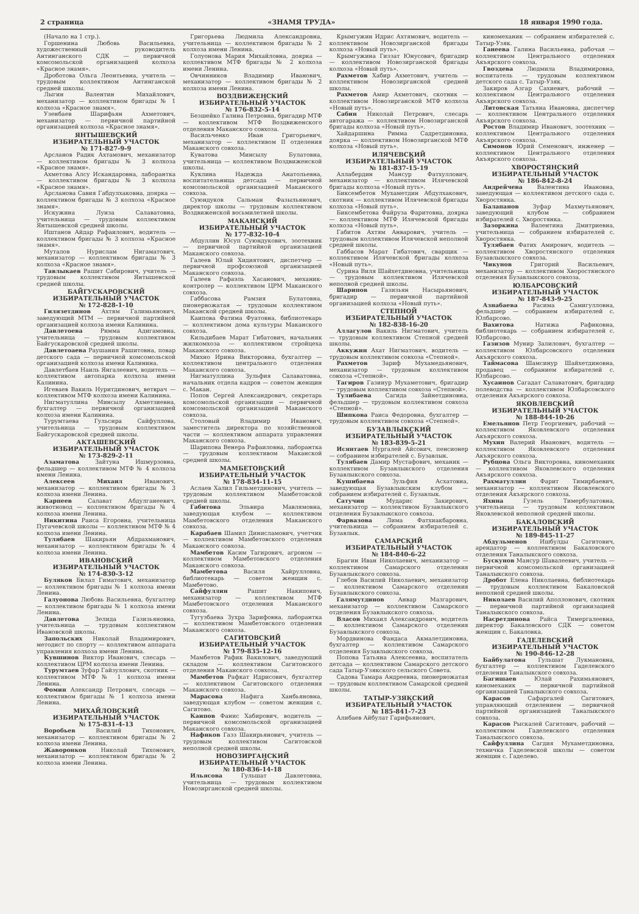2 страница «ЗНАМЯ ТРУДА» 18 января 1990 года.
(Начало на 1 стр.).
Горшенина Любовь Васильевна, художественный руководитель Антинганского СДК — первичной комсомольской организацией колхоза «Красное знамя».
Дроботова Ольга Леонтьевна, учитель — трудовым коллективом Антинганской средней школы.
Лыгин Валентин Михайлович, механизатор — коллективом бригады № 1 колхоза «Красное знамя».
Узенбаев Шарифьян Ахметович, механизатор — первичной партийной организацией колхоза «Красное знамя».
ЯНТЫШЕВСКИЙ
ИЗБИРАТЕЛЬНЫЙ УЧАСТОК
№ 171-827-9-9
Арсланов Радик Ахтамович, механизатор — коллективом бригады № 3 колхоза «Красное знамя».
Ахметова Алсу Искандаровна, лаборантка — коллективом бригады № 3 колхоза «Красное знамя».
Арсланова Савия Габдулхаковна, доярка — коллективом бригады № 3 колхоза «Красное знамя».
Искужина Луиза Салаватовна, учительница — трудовым коллективом Янтышевской средней школы.
Иштанов Айдар Рафаилович, водитель — коллективом бригады № 3 колхоза «Красное знамя».
Муталов Нурислам Нигаматович, механизатор — коллективом бригады № 3 колхоза «Красное знамя».
Тавлыкаев Рашит Сабирович, учитель — трудовым коллективом Янтышевской средней школы.
БАЙГУСКАРОВСКИЙ
ИЗБИРАТЕЛЬНЫЙ УЧАСТОК
№ 172-828-1-10
Гилязетдинов Ахтям Галимьянович, заведующий МТМ — первичной партийной организацией колхоза имени Калинина.
Давлетоева Римма Адигамовна, учительница — трудовым коллективом Байгускаровской средней школы.
Давлетоаева Раушания Рашитовна, повар детского сада — первичной комсомольской организацией колхоза имени Калинина.
Давлетбаев Наиль Янгалеевич, водитель — коллективом автопарка колхоза имени Калинина.
Игеваев Вакиль Нуритдинович, ветврач — коллективом МТФ колхоза имени Калинина.
Нигматуллина Минсылу Ахметзиевна, бухгалтер — первичной организацией колхоза имени Калинина.
Турумтаева Гульсира Сайфуллова, учительница — трудовым коллективом Байгускаровской средней школы.
АКТАШЕВСКИЙ
ИЗБИРАТЕЛЬНЫЙ УЧАСТОК
№ 173-829-2-11
Азаматова Зайтуна Ишмурзовна, фельдшер — коллективом МТФ № 4 колхоза имени Ленина.
Алексеев Михаил Иванович, механизатор — коллективом бригады № 3 колхоза имени Ленина.
Карпеев Салават Абдулганеевич, животновод — коллективом бригады № 4 колхоза имени Ленина.
Никитина Раиса Егоровна, учительница Пугачевской школы — коллективом МТФ № 4 колхоза имени Ленина.
Тулябаев Шакирьян Абдрахманович, механизатор — коллективом бригады № 4 колхоза имени Ленина.
ИВАНОВСКИЙ
ИЗБИРАТЕЛЬНЫЙ УЧАСТОК
№ 174-830-3-12
Буляков Билал Гиматович, механизатор — коллективом бригады № 1 колхоза имени Ленина.
Галуонова Любовь Васильевна, бухгалтер — коллективом бригады № 1 колхоза имени Ленина.
Давлетова Зелида Газизьяновна, учительница — трудовым коллективом Ивановской школы.
Запольских Николай Владимирович, методист по спорту — коллективом аппарата управления колхоза имени Ленина.
Кувшинов Виктор Иванович, слесарь — коллективом ЦРМ колхоза имени Ленина.
Турумтаев Зуфар Гайзуллович, скотник — коллективом МТФ № 1 колхоза имени Ленина.
Фомин Александр Петрович, слесарь — коллективом бригады № 1 колхоза имени Ленина.
МИХАЙЛОВСКИЙ
ИЗБИРАТЕЛЬНЫЙ УЧАСТОК
№ 175-831-4-13
Воробьев Василий Тихонович, механизатор — коллективом бригады № 2 колхоза имени Ленина.
Жаворонков Николай Тихонович, механизатор — коллективом бригады № 2 колхоза имени Ленина.
Григорьева Людмила Александровна, учительница — коллективом бригады № 2 колхоза имени Ленина.
Голуонова Мария Михайловна, доярка — коллективом МТФ бригады № 2 колхоза имени Ленина.
Овчинников Владимир Иванович, механизатор — коллективом бригады № 2 колхоза имени Ленина.
ВОЗДВИЖЕНСКИЙ
ИЗБИРАТЕЛЬНЫЙ УЧАСТОК
№ 176-832-5-14
Безшейко Галина Петровна, бригадир МТФ — коллективом МТФ Воздвиженского отделения Маканского совхоза.
Васильченко Иван Григорьевич, механизатор — коллективом II отделения Маканского совхоза.
Куватова Минсылу Булатовна, учительница — коллективом Воздвиженской школы.
Куклина Надежда Анатольевна, воспитательница детсада — первичной комсомольской организацией Маканского совхоза.
Суюндуков Сальман Фазыльянович, директор школы — трудовым коллективом Воздвиженской восьмилетней школы.
МАКАНСКИЙ
ИЗБИРАТЕЛЬНЫЙ УЧАСТОК
№ 177-832-10-4
Абдуллин Юсуп Суюндукович, зоотехник — первичной партийной организацией Маканского совхоза.
Галеев Юлай Хидиятович, диспетчер — первичной профсоюзной организацией Маканского совхоза.
Галеев Рафаэль Хасанович, механик-контролер — коллективом ЦРМ Маканского совхоза.
Габбасова Рамзия Булатовна, пионервожатая — трудовым коллективом Маканской средней школы.
Каипова Фатима Фуатовна, библиотекарь — коллективом дома культуры Маканского совхоза.
Кильдибаев Марат Гибатович, начальник жилкомхоза — коллективом стройцеха Маканского совхоза.
Михно Ирина Викторовна, бухгалтер — коллективом центрального отделения Маканского совхоза.
Нигматуллина Зульфия Салаватовна, начальник отдела кадров — советом женщин с. Макан.
Попов Сергей Александрович, секретарь комсомольской организации — первичной комсомольской организацией Маканского совхоза.
Столовый Владимир Иванович, заместитель директора по хозяйственной части — коллективом аппарата управления Маканского совхоза.
Шарипова Венера Рафаиловна, лаборантка — трудовым коллективом Маканской средней школы.
МАМБЕТОВСКИЙ
ИЗБИРАТЕЛЬНЫЙ УЧАСТОК
№ 178-834-11-15
Аслаев Халил Гильметдинович, учитель — трудовым коллективом Мамбетовской средней школы.
Габитова Эльвира Мавлямовна, заведующая клубом — коллективом Мамбетовского отделения Маканского совхоза.
Карабаев Шамил Динисламович, учетчик — коллективом Мамбетовского отделения Маканского совхоза.
Мамбетов Касим Тагирович, агроном — коллективом Мамбетовского отделения Маканского совхоза.
Мамбетова Василя Хайрулловна, библиотекарь — советом женщин с. Мамбетово.
Сайфуллин Рашит Накипович, механизатор — коллективом МТФ Мамбетовского отделения Маканского совхоза.
Тугузбаева Зухра Зарифовна, лаборантка — коллективом Мамбетовского отделения Маканского совхоза.
САГИТОВСКИЙ
ИЗБИРАТЕЛЬНЫЙ УЧАСТОК
№ 179-835-12-16
Мамбетов Рафик Вакилович, заведующий складом — коллективом Сагитовского отделения Маканского совхоза.
Мамбетов Рафкат Идрисович, бухгалтер — коллективом Сагитовского отделения Маканского совхоза.
Марасова Нафига Ханбьяновна, заведующая клубом — советом женщин с. Сагитово.
Каипов Фанис Хабирович, водитель — первичной комсомольской организацией Маканского совхоза.
Нафиков Газз Шакирьянович, учитель — трудовым коллективом Сагитовской неполной средней школы.
НОВОЗИРГАНСКИЙ
ИЗБИРАТЕЛЬНЫЙ УЧАСТОК
№ 180-836-14-18
Ильясова Гульшат Давлетовна, учительница — трудовым коллективом Новозирганской средней школы.
Крымгужин Идрис Ахтямович, водитель — коллективом Новозирганской бригады колхоза «Новый путь».
Крымгужина Гиззат Юнусович, бригадир — коллективом Новозирганской бригады колхоза «Новый путь».
Рахметов Хабир Ахметович, учитель — коллективом Новозирганской средней школы.
Рахметов Амир Ахметович, скотник — коллективом Новозирганской МТФ колхоза «Новый путь».
Сабин Николай Петрович, слесарь автогаража — коллективом Новозирганской бригады колхоза «Новый путь».
Хайдаршина Римма Садретдиновна, доярка — коллективом Новозирганской МТФ колхоза «Новый путь».
ИЛЯЧЕВСКИЙ
ИЗБИРАТЕЛЬНЫЙ УЧАСТОК
№ 181-837-15-19
Аллабердин Мансур Фатхуллович, механизатор — коллективом Илячевской бригады колхоза «Новый путь».
Биксембетов Мухаметдин Абдулхакович, скотник — коллективом Илячевской бригады колхоза «Новый путь».
Биксембетова Файруза Фаритовна, доярка — коллективом МТФ Илячевской бригады колхоза «Новый путь».
Габитов Ахтям Анварович, учитель — трудовым коллективом Илячевской неполной средней школы.
Габбасов Марат Гибатович, сварщик — коллективом Илячевской бригады колхоза «Новый путь».
Сурина Виля Шайхетдиновна, учительница — трудовым коллективом Илячевской неполной средней школы.
Шарипов Газизьян Насырьянович, бригадир — первичной партийной организацией колхоза «Новый путь».
СТЕПНОЙ
ИЗБИРАТЕЛЬНЫЙ УЧАСТОК
№ 182-838-16-20
Аллагулов Вакиль Нигматович, учитель — трудовым коллективом Степной средней школы.
Аккужин Ахат Нигматович, водитель — трудовым коллективом совхоза «Степной».
Рахметов Зариф Мухамедьянович, механизатор — трудовым коллективом совхоза «Степной».
Тагиров Газинур Мухаметович, бригадир — трудовым коллективом совхоза «Степной».
Тулибаева Сагида Зайнетдиновна, фельдшер — трудовым коллективом совхоза «Степной».
Шипкова Раиса Федоровна, бухгалтер — трудовым коллективом совхоза «Степной».
БУЗАВЛЫКСКИЙ
ИЗБИРАТЕЛЬНЫЙ УЧАСТОК
№ 183-839-5-21
Исянтаев Нургалей Айсович, пенсионер — собранием избирателей с. Бузавлык.
Тулябаев Дамир Мустафович, механик — коллективом Бузавлыкского отделения Бузавлыкского совхоза.
Кушибаева Зульфия Асхатовна, заведующая Бузавлыкским клубом — собранием избирателей с. Бузавлык.
Сатучин Мударис Закирович, механизатор — коллективом Бузавлыкского отделения Бузавлыкского совхоза.
Фарвазова Лима Фатхиакбаровна, учительница — собранием избирателей с. Бузавлык.
САМАРСКИЙ
ИЗБИРАТЕЛЬНЫЙ УЧАСТОК
№ 184-840-6-22
Брагин Иван Николаевич, механизатор — коллективом Самарского отделения Бузавлыкского совхоза.
Глебов Василий Николаевич, механизатор — коллективом Самарского отделения Бузавлыкского совхоза.
Галямутдинов Анвар Мазгарович, механизатор — коллективом Самарского отделения Бузавлыкского совхоза.
Власов Михаил Александрович, водитель — коллективом Самарского отделения Бузавлыкского совхоза.
Мордвинова Фандаса Акмалетдиновна, бухгалтер — коллективом Самарского отделения Бузавлыкского совхоза.
Попова Татьяна Алексеевна, воспитатель детсада — коллективом Самарского детского сада Татыр-Узякского сельского Совета.
Садова Тамара Андреевна, пионервожатая — трудовым коллективом Самарской средней школы.
ТАТЫР-УЗЯКСКИЙ
ИЗБИРАТЕЛЬНЫЙ УЧАСТОК
№ 185-841-7-23
Алибаев Айбулат Гарифьянович,
киномеханик — собранием избирателей с. Татыр-Узяк.
Ганеева Галина Васильевна, рабочая — коллективом Центрального отделения Акъярского совхоза.
Гвоздева Людмила Владимировна, воспитатель — трудовым коллективом детского сада с. Татыр-Узяк.
Закиров Азгар Сахиевич, рабочий — коллективом Центрального отделения Акъярского совхоза.
Литовская Татьяна Ивановна, диспетчер — коллективом Центрального отделения Акъярского совхоза.
Ростов Владимир Иванович, зоотехник — коллективом Центрального отделения Акъярского совхоза.
Симонов Юрий Семенович, инженер — коллективом Центрального отделения Акъярского совхоза.
ХВОРОСТЯНСКИЙ
ИЗБИРАТЕЛЬНЫЙ УЧАСТОК
№ 186-842-8-24
Андрейчева Валентина Ивановна, заведующая — коллективом детского сада с. Хворостянка.
Балапанов Зуфар Махмутьянович, заведующий клубом — собранием избирателей с. Хворостянка.
Зазоркина Валентина Дмитриевна, учительница — собранием избирателей с. Хворостянка.
Тулябаев Фатих Амирович, водитель — коллективом Хворостянского отделения Бузавлыкского совхоза.
Чикунов Григорий Васильевич, механизатор — коллективом Хворостянского отделения Бузавлыкского совхоза.
ЮЛБАРСОВСКИЙ
ИЗБИРАТЕЛЬНЫЙ УЧАСТОК
№ 187-843-9-25
Азнабаева Расима Самигулловна, фельдшер — собранием избирателей с. Юлбарсово.
Вахитова Натижа Рафиковна, библиотекарь — собранием избирателей с. Юлбарсово.
Газизов Мунир Залилович, бухгалтер — коллективом Юлбарсовского отделения Акъярского совхоза.
Таймасова Шамсинур Шайхетдиновна, продавец — собранием избирателей с. Юлбарсово.
Хусаинов Сагадат Салаватович, бригадир полеводства — коллективом Юлбарсовского отделения Акъярского совхоза.
ЯКОВЛЕВСКИЙ
ИЗБИРАТЕЛЬНЫЙ УЧАСТОК
№ 188-844-10-26
Емельянов Петр Георгиевич, рабочий — коллективом Яковлевского отделения Акъярского совхоза.
Мухин Валерий Иванович, водитель — коллективом Яковлевского отделения Акъярского совхоза.
Рубцова Ольга Викторовна, киномеханик — коллективом Яковлевского отделения Акъярского совхоза.
Рахматуллин Фарит Тимирбаевич, механизатор — коллективом Яковлевского отделения Акъярского совхоза.
Яхина Гузель Тимербулатовна, учительница — трудовым коллективом Яковлевской неполной средней школы.
БАКАЛОВСКИЙ
ИЗБИРАТЕЛЬНЫЙ УЧАСТОК
№ 189-845-11-27
Абдульменов Ишбулды Сагитович, арендатор — коллективом Бакаловского отделения Таналыкского совхоза.
Бускунов Мансур Шавалеевич, учитель — первичной комсомольской организацией Таналыкского совхоза.
Дробот Елена Николаевна, библиотекарь — трудовым коллективом Бакаловской неполной средней школы.
Николаев Василий Аполлонович, скотник — первичной партийной организацией Таналыкского совхоза.
Насретдинова Райса Тимергалеевна, директор Бакаловского СДК — советом женщин с. Бакаловка.
ГАДЕЛЕВСКИЙ
ИЗБИРАТЕЛЬНЫЙ УЧАСТОК
№ 190-846-12-28
Байбулатова Гульшат Лукмановна, бухгалтер — коллективом Гаделевского отделения Таналыкского совхоза.
Багишаев Юлай Рахимьянович, киномеханик — первичной партийной организацией Таналыкского совхоза.
Карасов Сафаргалей Сагитович, управляющий отделением — первичной партийной организацией Таналыкского совхоза.
Карасов Рыскалей Сагитович, рабочий — коллективом Гаделевского отделения Таналыкского совхоза.
Сайфуллина Сагдия Мухаметдиновна, техничка Гаделевской школы — советом женщин с. Гаделево.